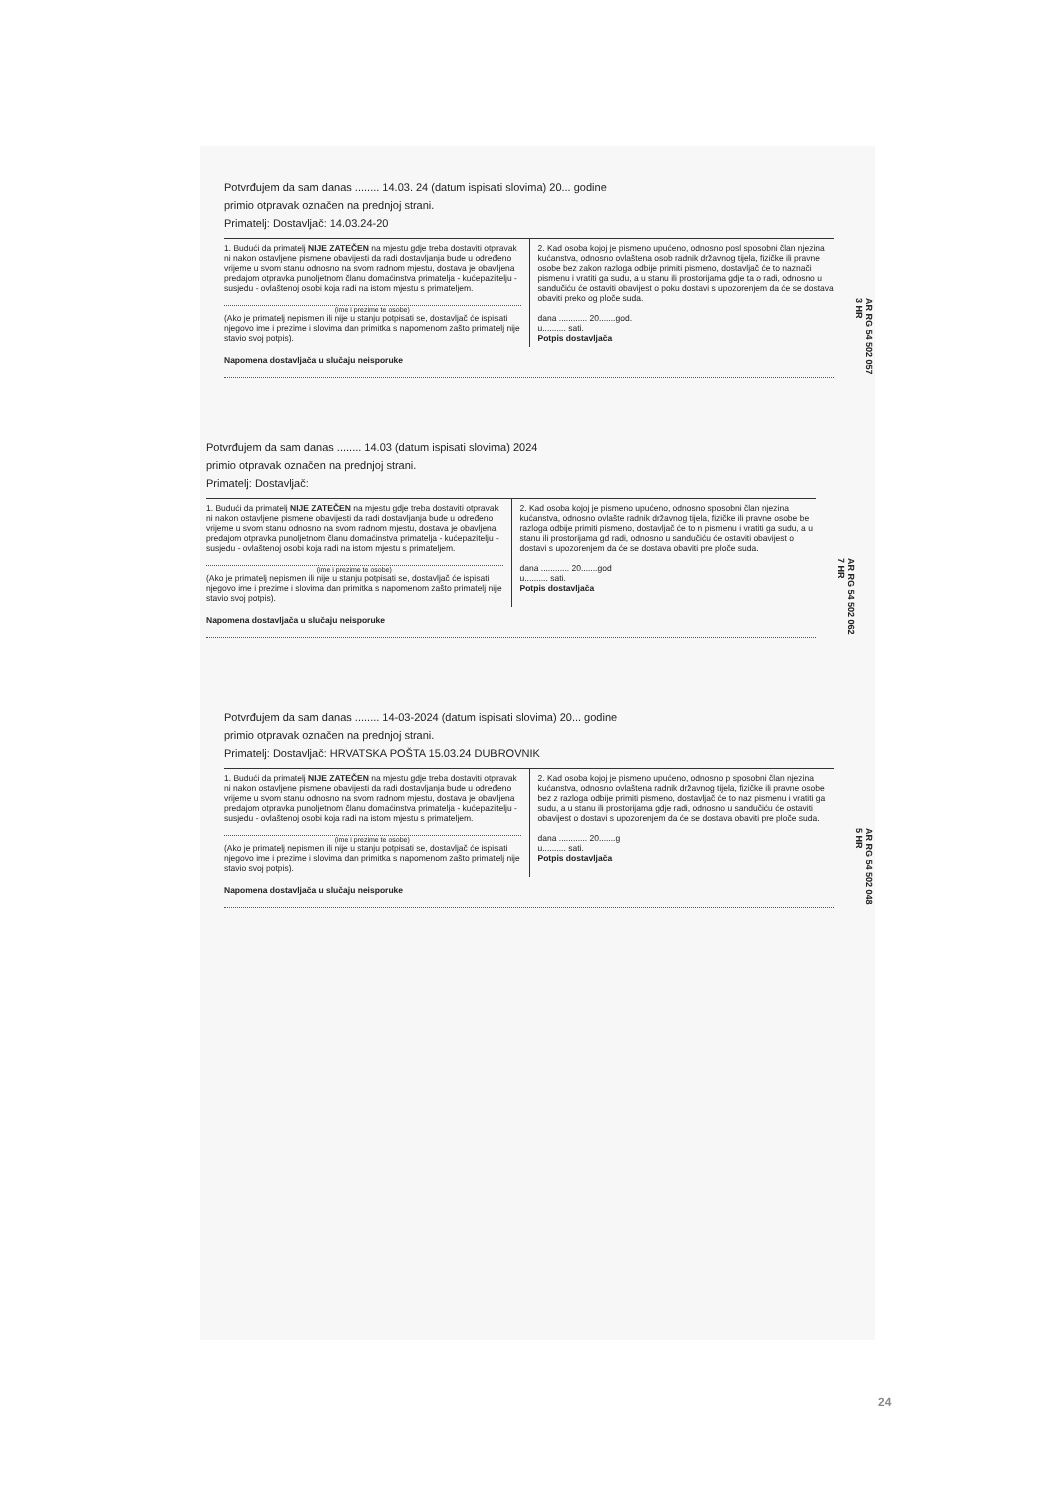Potvrđujem da sam danas ........ 14.03. 24 (datum ispisati slovima) 20... godine
primio otpravak označen na prednjoj strani.
Primatelj: Dostavljač: 14.03.24-20
1. Budući da primatelj NIJE ZATEČEN na mjestu gdje treba dostaviti otpravak ni nakon ostavljene pismene obavijesti da radi dostavljanja bude u određeno vrijeme u svom stanu odnosno na svom radnom mjestu, dostava je obavljena predajom otpravka punoljetnom članu domaćinstva primatelja - kućepazitelju - susjedu - ovlaštenoj osobi koja radi na istom mjestu s primateljem.
(ime i prezime te osobe)
(Ako je primatelj nepismen ili nije u stanju potpisati se, dostavljač će ispisati njegovo ime i prezime i slovima dan primitka s napomenom zašto primatelj nije stavio svoj potpis).
2. Kad osoba kojoj je pismeno upućeno, odnosno posl sposobni član njezina kućanstva, odnosno ovlaštena osob radnik državnog tijela, fizičke ili pravne osobe bez zakon razloga odbije primiti pismeno, dostavljač će to naznači pismenu i vratiti ga sudu, a u stanu ili prostorijama gdje ta o radi, odnosno u sandučiću će ostaviti obavijest o poku dostavi s upozorenjem da će se dostava obaviti preko og ploče suda.
dana ............ 20.......god.
u.......... sati.
Potpis dostavljača
Napomena dostavljača u slučaju neisporuke
AR RG 54 502 057 3 HR
Potvrđujem da sam danas ........ 14.03 (datum ispisati slovima) 2024
primio otpravak označen na prednjoj strani.
Primatelj: Dostavljač:
1. Budući da primatelj NIJE ZATEČEN na mjestu gdje treba dostaviti otpravak ni nakon ostavljene pismene obavijesti da radi dostavljanja bude u određeno vrijeme u svom stanu odnosno na svom radnom mjestu, dostava je obavljena predajom otpravka punoljetnom članu domaćinstva primatelja - kućepazitelju - susjedu - ovlaštenoj osobi koja radi na istom mjestu s primateljem.
(ime i prezime te osobe)
(Ako je primatelj nepismen ili nije u stanju potpisati se, dostavljač će ispisati njegovo ime i prezime i slovima dan primitka s napomenom zašto primatelj nije stavio svoj potpis).
2. Kad osoba kojoj je pismeno upućeno, odnosno sposobni član njezina kućanstva, odnosno ovlašte radnik državnog tijela, fizičke ili pravne osobe be razloga odbije primiti pismeno, dostavljač će to n pismenu i vratiti ga sudu, a u stanu ili prostorijama gd radi, odnosno u sandučiću će ostaviti obavijest o dostavi s upozorenjem da će se dostava obaviti pre ploče suda.
dana ............ 20.......god
u.......... sati.
Potpis dostavljača
Napomena dostavljača u slučaju neisporuke
AR RG 54 502 062 7 HR
Potvrđujem da sam danas ........ 14-03-2024 (datum ispisati slovima) 20... godine
primio otpravak označen na prednjoj strani.
Primatelj: Dostavljač: HRVATSKA POŠTA 15.03.24 DUBROVNIK
1. Budući da primatelj NIJE ZATEČEN na mjestu gdje treba dostaviti otpravak ni nakon ostavljene pismene obavijesti da radi dostavljanja bude u određeno vrijeme u svom stanu odnosno na svom radnom mjestu, dostava je obavljena predajom otpravka punoljetnom članu domaćinstva primatelja - kućepazitelju - susjedu - ovlaštenoj osobi koja radi na istom mjestu s primateljem.
(ime i prezime te osobe)
(Ako je primatelj nepismen ili nije u stanju potpisati se, dostavljač će ispisati njegovo ime i prezime i slovima dan primitka s napomenom zašto primatelj nije stavio svoj potpis).
2. Kad osoba kojoj je pismeno upućeno, odnosno p sposobni član njezina kućanstva, odnosno ovlaštena radnik državnog tijela, fizičke ili pravne osobe bez z razloga odbije primiti pismeno, dostavljač će to naz pismenu i vratiti ga sudu, a u stanu ili prostorijama gdje radi, odnosno u sandučiću će ostaviti obavijest o dostavi s upozorenjem da će se dostava obaviti pre ploče suda.
dana ............ 20.......g
u.......... sati.
Potpis dostavljača
Napomena dostavljača u slučaju neisporuke
AR RG 54 502 048 5 HR
24